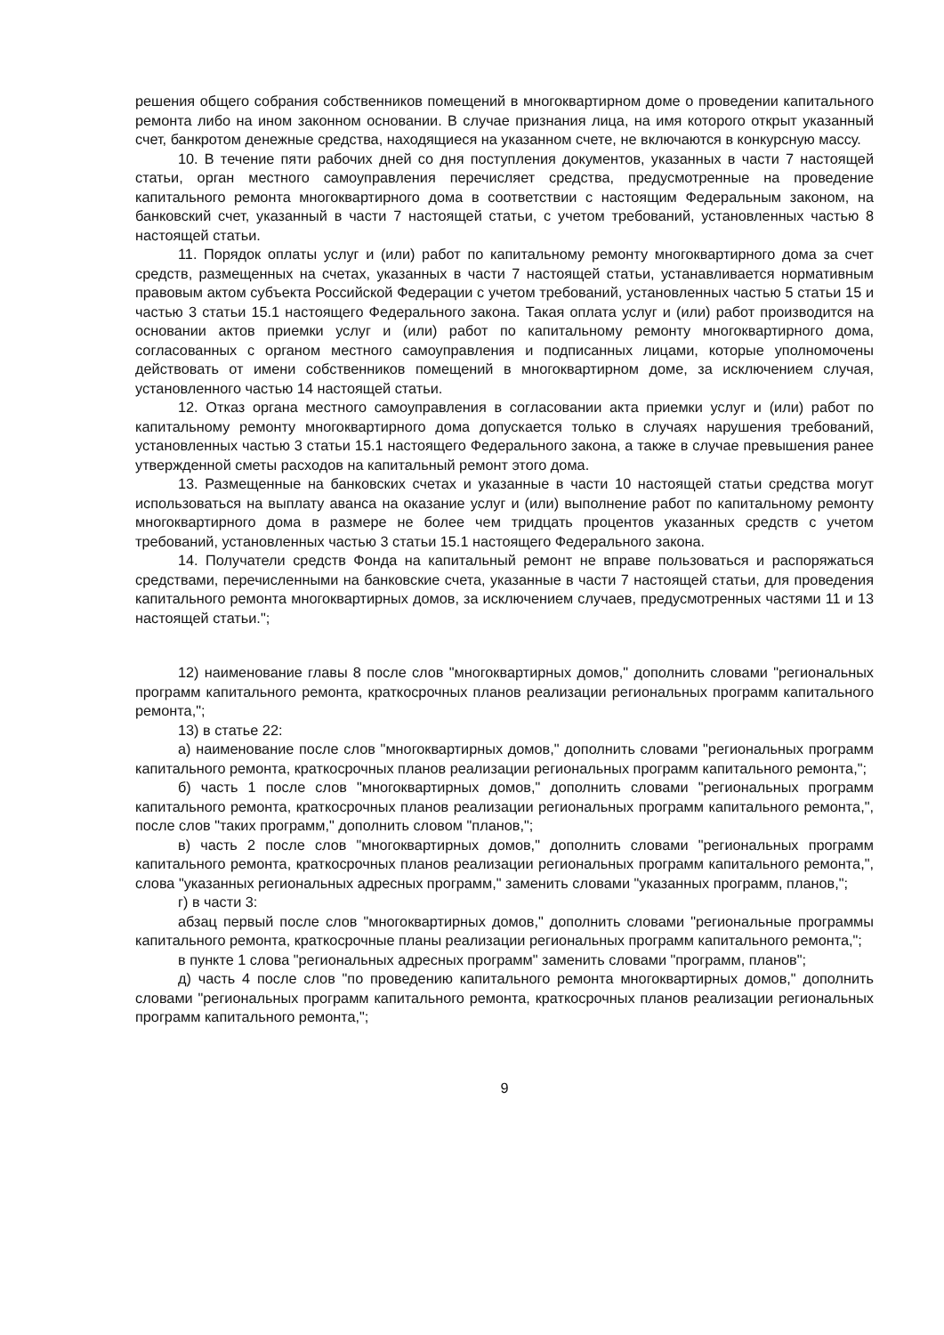решения общего собрания собственников помещений в многоквартирном доме о проведении капитального ремонта либо на ином законном основании. В случае признания лица, на имя которого открыт указанный счет, банкротом денежные средства, находящиеся на указанном счете, не включаются в конкурсную массу.
10. В течение пяти рабочих дней со дня поступления документов, указанных в части 7 настоящей статьи, орган местного самоуправления перечисляет средства, предусмотренные на проведение капитального ремонта многоквартирного дома в соответствии с настоящим Федеральным законом, на банковский счет, указанный в части 7 настоящей статьи, с учетом требований, установленных частью 8 настоящей статьи.
11. Порядок оплаты услуг и (или) работ по капитальному ремонту многоквартирного дома за счет средств, размещенных на счетах, указанных в части 7 настоящей статьи, устанавливается нормативным правовым актом субъекта Российской Федерации с учетом требований, установленных частью 5 статьи 15 и частью 3 статьи 15.1 настоящего Федерального закона. Такая оплата услуг и (или) работ производится на основании актов приемки услуг и (или) работ по капитальному ремонту многоквартирного дома, согласованных с органом местного самоуправления и подписанных лицами, которые уполномочены действовать от имени собственников помещений в многоквартирном доме, за исключением случая, установленного частью 14 настоящей статьи.
12. Отказ органа местного самоуправления в согласовании акта приемки услуг и (или) работ по капитальному ремонту многоквартирного дома допускается только в случаях нарушения требований, установленных частью 3 статьи 15.1 настоящего Федерального закона, а также в случае превышения ранее утвержденной сметы расходов на капитальный ремонт этого дома.
13. Размещенные на банковских счетах и указанные в части 10 настоящей статьи средства могут использоваться на выплату аванса на оказание услуг и (или) выполнение работ по капитальному ремонту многоквартирного дома в размере не более чем тридцать процентов указанных средств с учетом требований, установленных частью 3 статьи 15.1 настоящего Федерального закона.
14. Получатели средств Фонда на капитальный ремонт не вправе пользоваться и распоряжаться средствами, перечисленными на банковские счета, указанные в части 7 настоящей статьи, для проведения капитального ремонта многоквартирных домов, за исключением случаев, предусмотренных частями 11 и 13 настоящей статьи.";
12) наименование главы 8 после слов "многоквартирных домов," дополнить словами "региональных программ капитального ремонта, краткосрочных планов реализации региональных программ капитального ремонта,";
13) в статье 22:
а) наименование после слов "многоквартирных домов," дополнить словами "региональных программ капитального ремонта, краткосрочных планов реализации региональных программ капитального ремонта,";
б) часть 1 после слов "многоквартирных домов," дополнить словами "региональных программ капитального ремонта, краткосрочных планов реализации региональных программ капитального ремонта,", после слов "таких программ," дополнить словом "планов,";
в) часть 2 после слов "многоквартирных домов," дополнить словами "региональных программ капитального ремонта, краткосрочных планов реализации региональных программ капитального ремонта,", слова "указанных региональных адресных программ," заменить словами "указанных программ, планов,";
г) в части 3:
абзац первый после слов "многоквартирных домов," дополнить словами "региональные программы капитального ремонта, краткосрочные планы реализации региональных программ капитального ремонта,";
в пункте 1 слова "региональных адресных программ" заменить словами "программ, планов";
д) часть 4 после слов "по проведению капитального ремонта многоквартирных домов," дополнить словами "региональных программ капитального ремонта, краткосрочных планов реализации региональных программ капитального ремонта,";
9